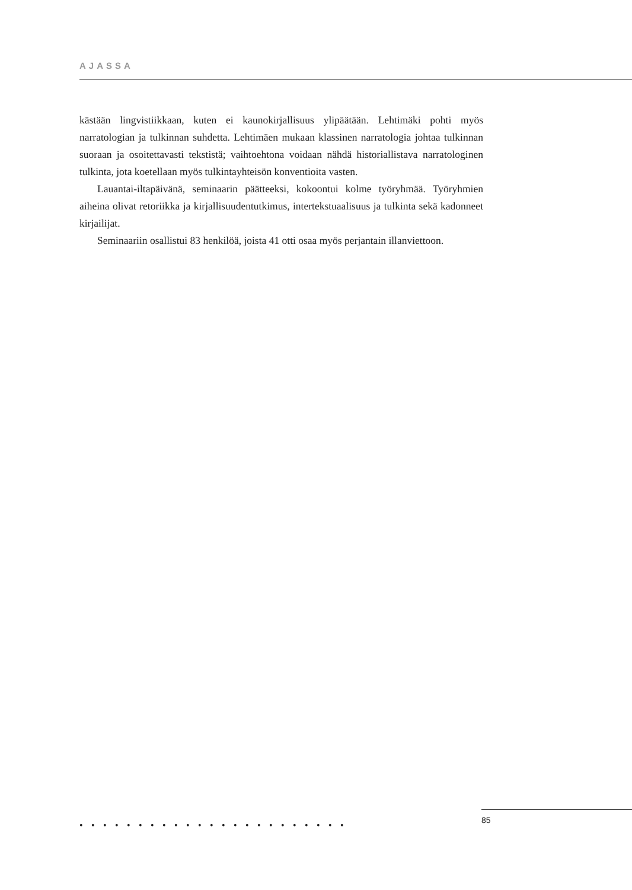AJASSA
kästään lingvistiikkaan, kuten ei kaunokirjallisuus ylipäätään. Lehtimäki pohti myös narratologian ja tulkinnan suhdetta. Lehtimäen mukaan klassinen narratologia johtaa tulkinnan suoraan ja osoitettavasti tekstistä; vaihtoehtona voidaan nähdä historiallista­va narratologinen tulkinta, jota koetellaan myös tulkintayhteisön konventioita vasten.
Lauantai-iltapäivänä, seminaarin päätteeksi, kokoontui kolme työryhmää. Työryh­mien aiheina olivat retoriikka ja kirjallisuudentutkimus, intertekstuaalisuus ja tulkinta sekä kadonneet kirjailijat.
Seminaariin osallistui 83 henkilöä, joista 41 otti osaa myös perjantain illanviet­toon.
••••••••••••••••••••••• 85